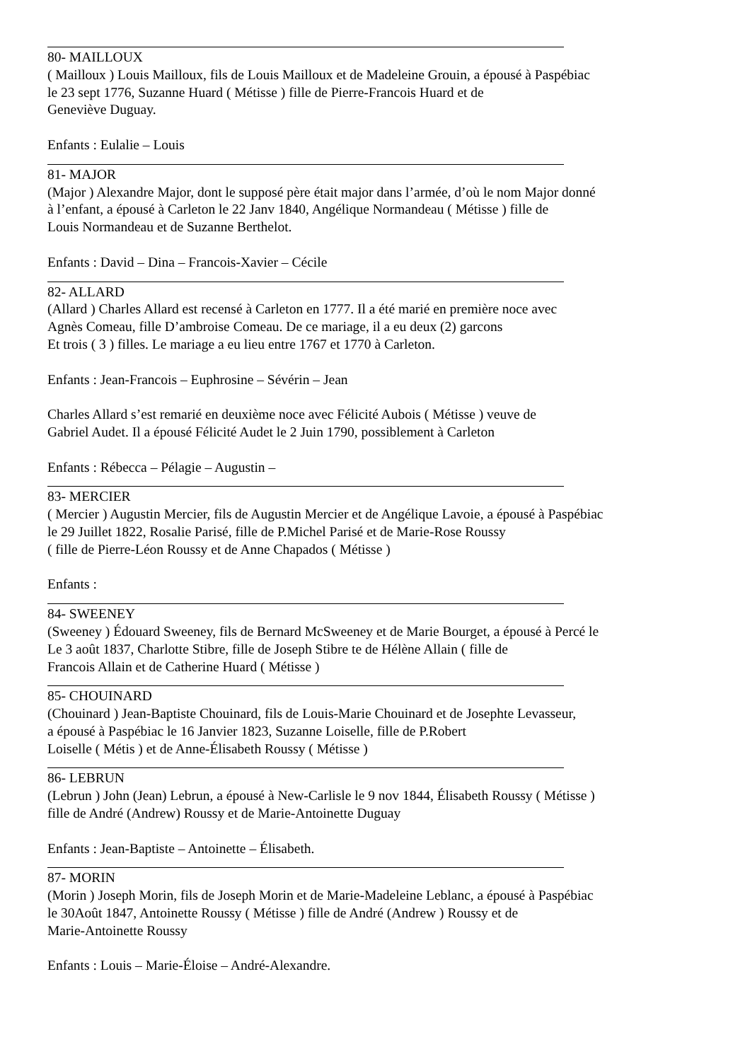80- MAILLOUX
( Mailloux ) Louis Mailloux, fils de Louis Mailloux et de Madeleine Grouin, a épousé à Paspébiac
le 23 sept 1776, Suzanne Huard ( Métisse ) fille de Pierre-Francois Huard et de
Geneviève Duguay.
Enfants : Eulalie – Louis
81- MAJOR
(Major ) Alexandre Major, dont le supposé père était major dans l’armée, d’où le nom Major donné
à l’enfant, a épousé à Carleton le 22 Janv 1840, Angélique Normandeau ( Métisse ) fille de
Louis Normandeau et de Suzanne Berthelot.
Enfants : David – Dina – Francois-Xavier – Cécile
82- ALLARD
(Allard ) Charles Allard est recensé à Carleton en 1777. Il a été marié en première noce avec
Agnès Comeau, fille D’ambroise Comeau. De ce mariage, il a eu deux (2) garcons
Et trois ( 3 ) filles. Le mariage a eu lieu entre 1767 et 1770 à Carleton.
Enfants : Jean-Francois – Euphrosine – Sévérin – Jean
Charles Allard s’est remarié en deuxième noce avec Félicité Aubois ( Métisse ) veuve de
Gabriel Audet. Il a épousé Félicité Audet le 2 Juin 1790, possiblement à Carleton
Enfants : Rébecca – Pélagie – Augustin –
83- MERCIER
( Mercier ) Augustin Mercier, fils de Augustin Mercier et de Angélique Lavoie, a épousé à Paspébiac
le 29 Juillet 1822, Rosalie Parisé, fille de P.Michel Parisé et de Marie-Rose Roussy
( fille de Pierre-Léon Roussy et de Anne Chapados ( Métisse )
Enfants :
84- SWEENEY
(Sweeney ) Édouard Sweeney, fils de Bernard McSweeney et de Marie Bourget, a épousé à Percé le
Le 3 août 1837, Charlotte Stibre, fille de Joseph Stibre te de Hélène Allain ( fille de
Francois Allain et de Catherine Huard ( Métisse )
85- CHOUINARD
(Chouinard ) Jean-Baptiste Chouinard, fils de Louis-Marie Chouinard et de Josephte Levasseur,
a épousé à Paspébiac le 16 Janvier 1823, Suzanne Loiselle, fille de P.Robert
Loiselle ( Métis ) et de Anne-Élisabeth Roussy ( Métisse )
86- LEBRUN
(Lebrun ) John (Jean) Lebrun, a épousé à New-Carlisle le 9 nov 1844, Élisabeth Roussy ( Métisse )
fille de André (Andrew) Roussy et de Marie-Antoinette Duguay
Enfants : Jean-Baptiste – Antoinette – Élisabeth.
87- MORIN
(Morin ) Joseph Morin, fils de Joseph Morin et de Marie-Madeleine Leblanc, a épousé à Paspébiac
le 30Août 1847, Antoinette Roussy ( Métisse ) fille de André (Andrew ) Roussy et de
Marie-Antoinette Roussy
Enfants : Louis – Marie-Éloise – André-Alexandre.